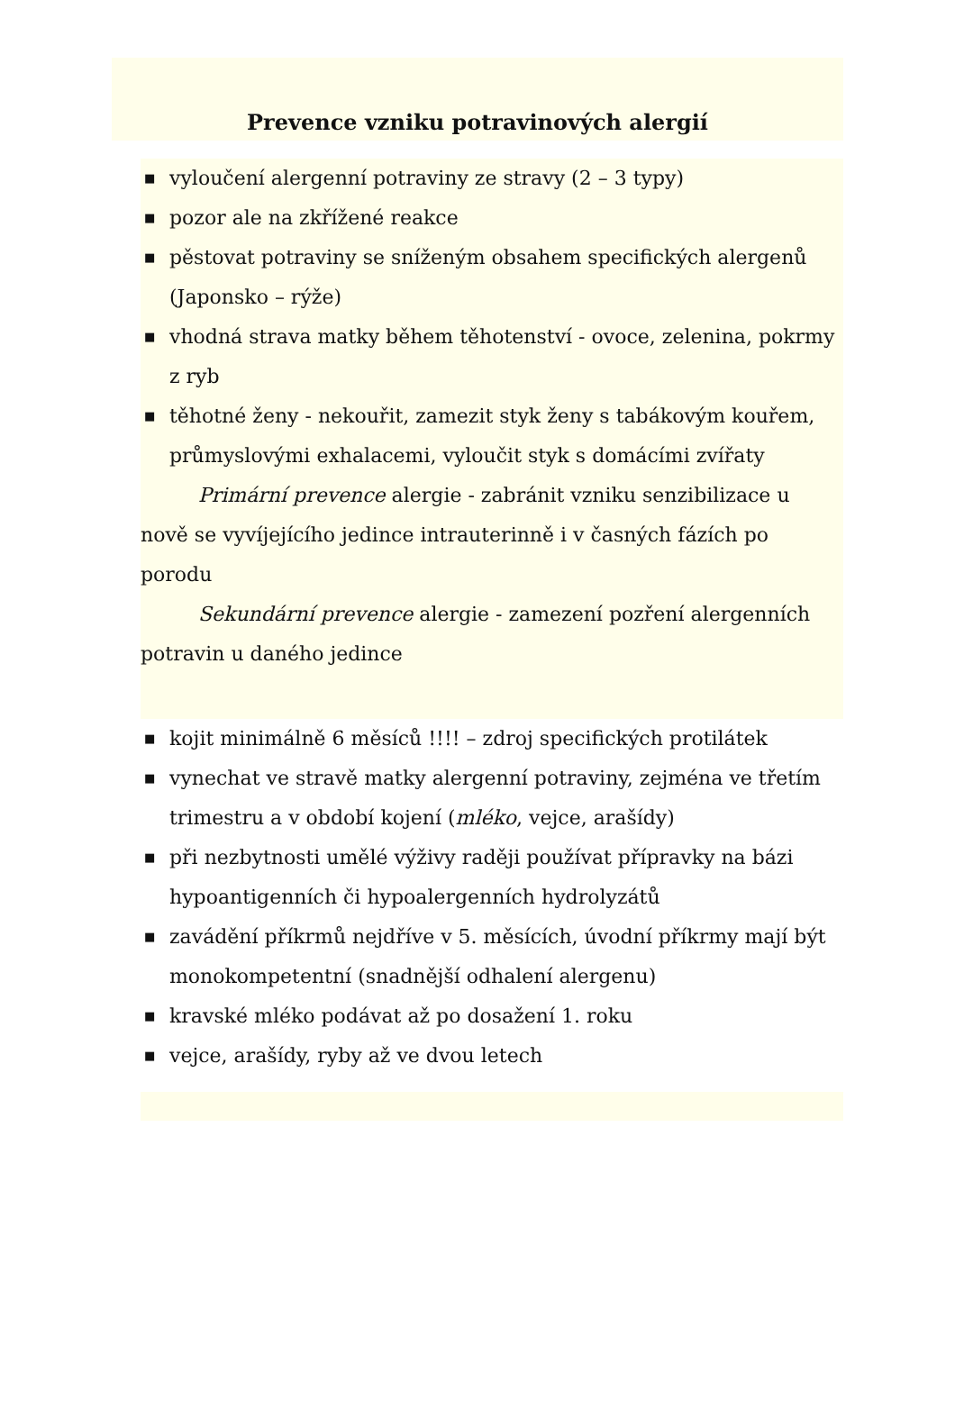Prevence vzniku potravinových alergií
■ vyloučení alergenní potraviny ze stravy (2 – 3 typy)
■ pozor ale na zkřížené reakce
■ pěstovat potraviny se sníženým obsahem specifických alergenů (Japonsko – rýže)
■ vhodná strava matky během těhotenství - ovoce, zelenina, pokrmy z ryb
■ těhotné ženy - nekouřit, zamezit styk ženy s tabákovým kouřem, průmyslovými exhalacemi, vyloučit styk s domácími zvířaty
Primární prevence alergie - zabránit vzniku senzibilizace u nově se vyvíjejícího jedince intrauterinně i v časných fázích po porodu
Sekundární prevence alergie - zamezení pozření alergenních potravin u daného jedince
■ kojit minimálně 6 měsíců !!!! – zdroj specifických protilátek
■ vynechat ve stravě matky alergenní potraviny, zejména ve třetím trimestru a v období kojení (mléko, vejce, arašídy)
■ při nezbytnosti umělé výživy raději používat přípravky na bázi hypoantigenních či hypoalergenních hydrolyzátů
■ zavádění příkrmů nejdříve v 5. měsících, úvodní příkrmy mají být monokompetentní (snadnější odhalení alergenu)
■ kravské mléko podávat až po dosažení 1. roku
■ vejce, arašídy, ryby až ve dvou letech